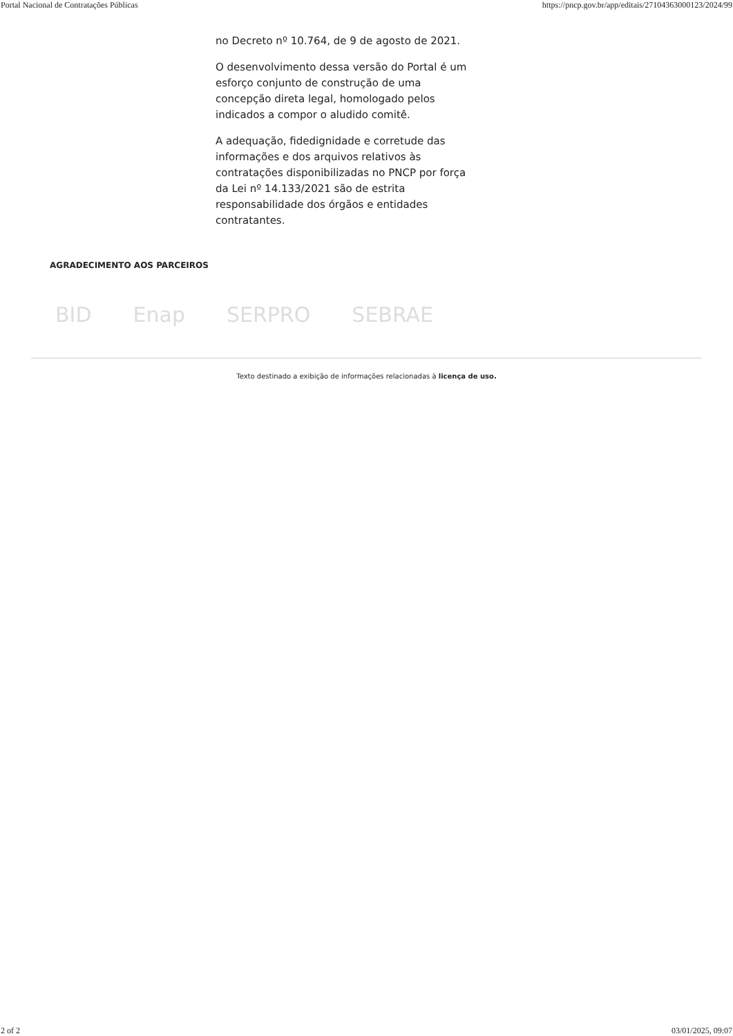Portal Nacional de Contratações Públicas https://pncp.gov.br/app/editais/27104363000123/2024/99
no Decreto nº 10.764, de 9 de agosto de 2021.
O desenvolvimento dessa versão do Portal é um esforço conjunto de construção de uma concepção direta legal, homologado pelos indicados a compor o aludido comitê.
A adequação, fidedignidade e corretude das informações e dos arquivos relativos às contratações disponibilizadas no PNCP por força da Lei nº 14.133/2021 são de estrita responsabilidade dos órgãos e entidades contratantes.
AGRADECIMENTO AOS PARCEIROS
BID Enap SERPRO SEBRAE
Texto destinado a exibição de informações relacionadas à licença de uso.
2 of 2 03/01/2025, 09:07